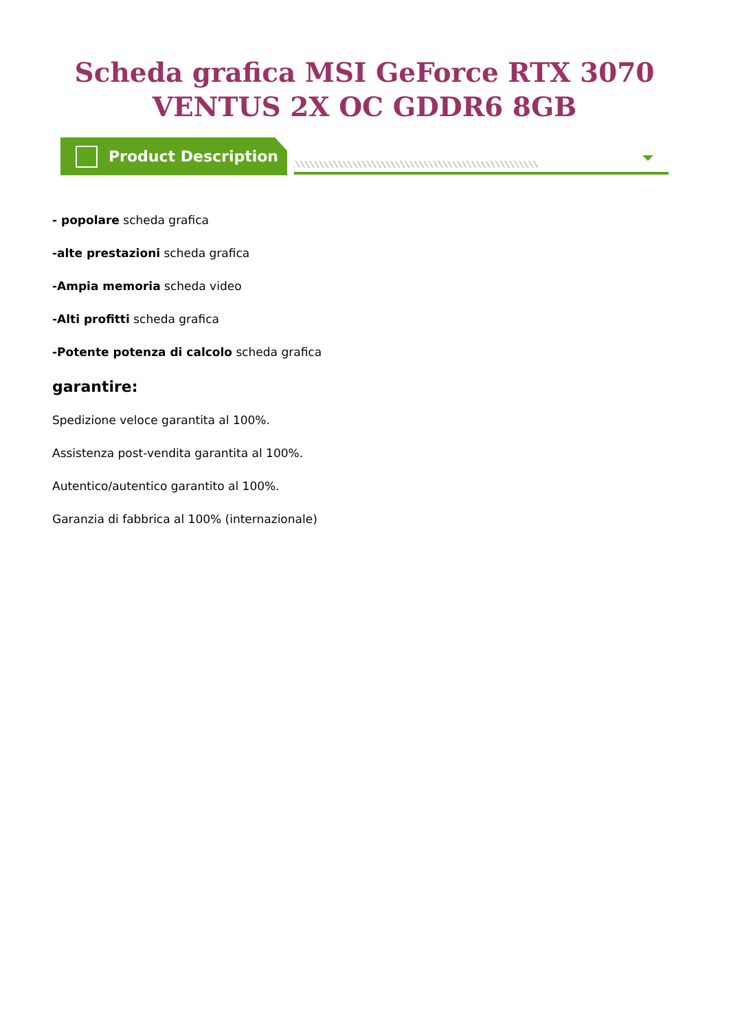Scheda grafica MSI GeForce RTX 3070 VENTUS 2X OC GDDR6 8GB
Product Description
- popolare scheda grafica
-alte prestazioni scheda grafica
-Ampia memoria scheda video
-Alti profitti scheda grafica
-Potente potenza di calcolo scheda grafica
garantire:
Spedizione veloce garantita al 100%.
Assistenza post-vendita garantita al 100%.
Autentico/autentico garantito al 100%.
Garanzia di fabbrica al 100% (internazionale)